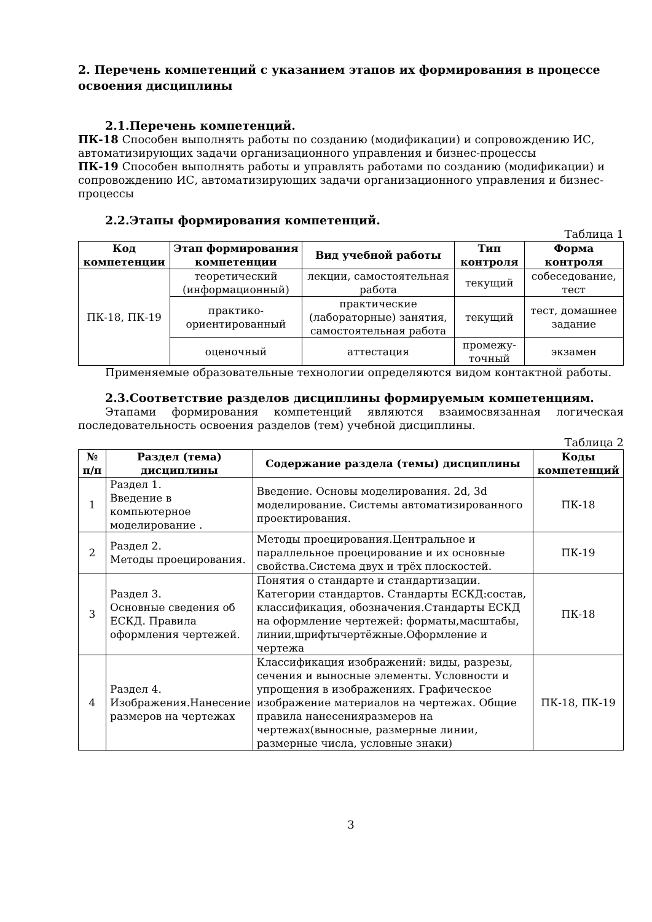2. Перечень компетенций с указанием этапов их формирования в процессе освоения дисциплины
2.1.Перечень компетенций.
ПК-18 Способен выполнять работы по созданию (модификации) и сопровождению ИС, автоматизирующих задачи организационного управления и бизнес-процессы
ПК-19 Способен выполнять работы и управлять работами по созданию (модификации) и сопровождению ИС, автоматизирующих задачи организационного управления и бизнес-процессы
2.2.Этапы формирования компетенций.
Таблица 1
| Код компетенции | Этап формирования компетенции | Вид учебной работы | Тип контроля | Форма контроля |
| --- | --- | --- | --- | --- |
| ПК-18, ПК-19 | теоретический (информационный) | лекции, самостоятельная работа | текущий | собеседование, тест |
| | практико-ориентированный | практические (лабораторные) занятия, самостоятельная работа | текущий | тест, домашнее задание |
| | оценочный | аттестация | промежу-точный | экзамен |
Применяемые образовательные технологии определяются видом контактной работы.
2.3.Соответствие разделов дисциплины формируемым компетенциям.
Этапами формирования компетенций являются взаимосвязанная логическая последовательность освоения разделов (тем) учебной дисциплины.
Таблица 2
| № п/п | Раздел (тема) дисциплины | Содержание раздела (темы) дисциплины | Коды компетенций |
| --- | --- | --- | --- |
| 1 | Раздел 1. Введение в компьютерное моделирование . | Введение. Основы моделирования. 2d, 3d моделирование. Системы автоматизированного проектирования. | ПК-18 |
| 2 | Раздел 2. Методы проецирования. | Методы проецирования.Центральное и параллельное проецирование и их основные свойства.Система двух и трёх плоскостей. | ПК-19 |
| 3 | Раздел 3. Основные сведения об ЕСКД. Правила оформления чертежей. | Понятия о стандарте и стандартизации. Категории стандартов. Стандарты ЕСКД:состав, классификация, обозначения.Стандарты ЕСКД на оформление чертежей: форматы,масштабы, линии,шрифтычертёжные.Оформление и чертежа | ПК-18 |
| 4 | Раздел 4. Изображения.Нанесение размеров на чертежах | Классификация изображений: виды, разрезы, сечения и выносные элементы. Условности и упрощения в изображениях. Графическое изображение материалов на чертежах. Общие правила нанесенияразмеров на чертежах(выносные, размерные линии, размерные числа, условные знаки) | ПК-18, ПК-19 |
3